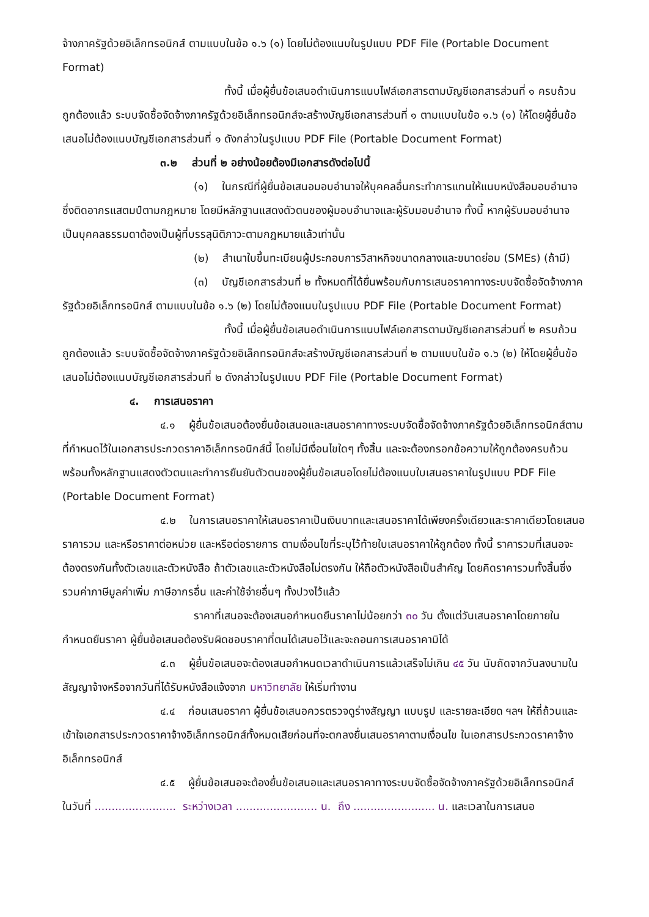จ้างภาครัฐด้วยอิเล็กทรอนิกส์ ตามแบบในข้อ ๑.๖ (๑) โดยไม่ต้องแนบในรูปแบบ PDF File (Portable Document Format)
ทั้งนี้ เมื่อผู้ยื่นข้อเสนอดำเนินการแนบไฟล์เอกสารตามบัญชีเอกสารส่วนที่ ๑ ครบถ้วน ถูกต้องแล้ว ระบบจัดซื้อจัดจ้างภาครัฐด้วยอิเล็กทรอนิกส์จะสร้างบัญชีเอกสารส่วนที่ ๑ ตามแบบในข้อ ๑.๖ (๑) ให้โดยผู้ยื่นข้อเสนอไม่ต้องแนบบัญชีเอกสารส่วนที่ ๑ ดังกล่าวในรูปแบบ PDF File (Portable Document Format)
๓.๒ ส่วนที่ ๒ อย่างน้อยต้องมีเอกสารดังต่อไปนี้
(๑) ในกรณีที่ผู้ยื่นข้อเสนอมอบอำนาจให้บุคคลอื่นกระทำการแทนให้แนบหนังสือมอบอำนาจซึ่งติดอากรแสตมป์ตามกฎหมาย โดยมีหลักฐานแสดงตัวตนของผู้มอบอำนาจและผู้รับมอบอำนาจ ทั้งนี้ หากผู้รับมอบอำนาจเป็นบุคคลธรรมดาต้องเป็นผู้ที่บรรลุนิติภาวะตามกฎหมายแล้วเท่านั้น
(๒) สำเนาใบขึ้นทะเบียนผู้ประกอบการวิสาหกิจขนาดกลางและขนาดย่อม (SMEs) (ถ้ามี)
(๓) บัญชีเอกสารส่วนที่ ๒ ทั้งหมดที่ได้ยื่นพร้อมกับการเสนอราคาทางระบบจัดซื้อจัดจ้างภาครัฐด้วยอิเล็กทรอนิกส์ ตามแบบในข้อ ๑.๖ (๒) โดยไม่ต้องแนบในรูปแบบ PDF File (Portable Document Format)
ทั้งนี้ เมื่อผู้ยื่นข้อเสนอดำเนินการแนบไฟล์เอกสารตามบัญชีเอกสารส่วนที่ ๒ ครบถ้วน ถูกต้องแล้ว ระบบจัดซื้อจัดจ้างภาครัฐด้วยอิเล็กทรอนิกส์จะสร้างบัญชีเอกสารส่วนที่ ๒ ตามแบบในข้อ ๑.๖ (๒) ให้โดยผู้ยื่นข้อเสนอไม่ต้องแนบบัญชีเอกสารส่วนที่ ๒ ดังกล่าวในรูปแบบ PDF File (Portable Document Format)
๔. การเสนอราคา
๔.๑ ผู้ยื่นข้อเสนอต้องยื่นข้อเสนอและเสนอราคาทางระบบจัดซื้อจัดจ้างภาครัฐด้วยอิเล็กทรอนิกส์ตามที่กำหนดไว้ในเอกสารประกวดราคาอิเล็กทรอนิกส์นี้ โดยไม่มีเงื่อนไขใดๆ ทั้งสิ้น และจะต้องกรอกข้อความให้ถูกต้องครบถ้วน พร้อมทั้งหลักฐานแสดงตัวตนและทำการยืนยันตัวตนของผู้ยื่นข้อเสนอโดยไม่ต้องแนบใบเสนอราคาในรูปแบบ PDF File (Portable Document Format)
๔.๒ ในการเสนอราคาให้เสนอราคาเป็นเงินบาทและเสนอราคาได้เพียงครั้งเดียวและราคาเดียวโดยเสนอราคารวม และหรือราคาต่อหน่วย และหรือต่อรายการ ตามเงื่อนไขที่ระบุไว้ท้ายใบเสนอราคาให้ถูกต้อง ทั้งนี้ ราคารวมที่เสนอจะต้องตรงกันทั้งตัวเลขและตัวหนังสือ ถ้าตัวเลขและตัวหนังสือไม่ตรงกัน ให้ถือตัวหนังสือเป็นสำคัญ โดยคิดราคารวมทั้งสิ้นซึ่งรวมค่าภาษีมูลค่าเพิ่ม ภาษีอากรอื่น และค่าใช้จ่ายอื่นๆ ทั้งปวงไว้แล้ว
ราคาที่เสนอจะต้องเสนอกำหนดยืนราคาไม่น้อยกว่า ๓๐ วัน ตั้งแต่วันเสนอราคาโดยภายในกำหนดยืนราคา ผู้ยื่นข้อเสนอต้องรับผิดชอบราคาที่ตนได้เสนอไว้และจะถอนการเสนอราคามิได้
๔.๓ ผู้ยื่นข้อเสนอจะต้องเสนอกำหนดเวลาดำเนินการแล้วเสร็จไม่เกิน ๔๕ วัน นับถัดจากวันลงนามในสัญญาจ้างหรือจากวันที่ได้รับหนังสือแจ้งจาก มหาวิทยาลัย ให้เริ่มทำงาน
๔.๔ ก่อนเสนอราคา ผู้ยื่นข้อเสนอควรตรวจดูร่างสัญญา แบบรูป และรายละเอียด ฯลฯ ให้ถี่ถ้วนและเข้าใจเอกสารประกวดราคาจ้างอิเล็กทรอนิกส์ทั้งหมดเสียก่อนที่จะตกลงยื่นเสนอราคาตามเงื่อนไข ในเอกสารประกวดราคาจ้างอิเล็กทรอนิกส์
๔.๕ ผู้ยื่นข้อเสนอจะต้องยื่นข้อเสนอและเสนอราคาทางระบบจัดซื้อจัดจ้างภาครัฐด้วยอิเล็กทรอนิกส์ ในวันที่ ........................ ระหว่างเวลา ........................ น. ถึง ........................ น. และเวลาในการเสนอ